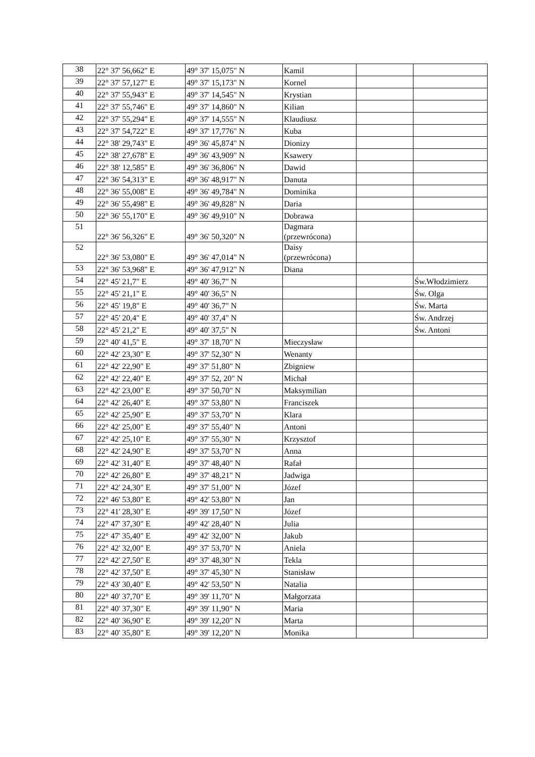| 38 | 22° 37' 56,662" E | 49° 37' 15,075" N | Kamil | | |
| 39 | 22° 37' 57,127" E | 49° 37' 15,173" N | Kornel | | |
| 40 | 22° 37' 55,943" E | 49° 37' 14,545" N | Krystian | | |
| 41 | 22° 37' 55,746" E | 49° 37' 14,860" N | Kilian | | |
| 42 | 22° 37' 55,294" E | 49° 37' 14,555" N | Klaudiusz | | |
| 43 | 22° 37' 54,722" E | 49° 37' 17,776" N | Kuba | | |
| 44 | 22° 38' 29,743" E | 49° 36' 45,874" N | Dionizy | | |
| 45 | 22° 38' 27,678" E | 49° 36' 43,909" N | Ksawery | | |
| 46 | 22° 38' 12,585" E | 49° 36' 36,806" N | Dawid | | |
| 47 | 22° 36' 54,313" E | 49° 36' 48,917" N | Danuta | | |
| 48 | 22° 36' 55,008" E | 49° 36' 49,784" N | Dominika | | |
| 49 | 22° 36' 55,498" E | 49° 36' 49,828" N | Daria | | |
| 50 | 22° 36' 55,170" E | 49° 36' 49,910" N | Dobrawa | | |
| 51 | 22° 36' 56,326" E | 49° 36' 50,320" N | Dagmara (przewrócona) | | |
| 52 | 22° 36' 53,080" E | 49° 36' 47,014" N | Daisy (przewrócona) | | |
| 53 | 22° 36' 53,968" E | 49° 36' 47,912" N | Diana | | |
| 54 | 22° 45' 21,7" E | 49° 40' 36,7" N | | | Św.Włodzimierz |
| 55 | 22° 45' 21,1" E | 49° 40' 36,5" N | | | Św. Olga |
| 56 | 22° 45' 19,8" E | 49° 40' 36,7" N | | | Św. Marta |
| 57 | 22° 45' 20,4" E | 49° 40' 37,4" N | | | Św. Andrzej |
| 58 | 22° 45' 21,2" E | 49° 40' 37,5" N | | | Św. Antoni |
| 59 | 22° 40' 41,5" E | 49° 37' 18,70" N | Mieczysław | | |
| 60 | 22° 42' 23,30" E | 49° 37' 52,30" N | Wenanty | | |
| 61 | 22° 42' 22,90" E | 49° 37' 51,80" N | Zbigniew | | |
| 62 | 22° 42' 22,40" E | 49° 37' 52, 20" N | Michał | | |
| 63 | 22° 42' 23,00" E | 49° 37' 50,70" N | Maksymilian | | |
| 64 | 22° 42' 26,40" E | 49° 37' 53,80" N | Franciszek | | |
| 65 | 22° 42' 25,90" E | 49° 37' 53,70" N | Klara | | |
| 66 | 22° 42' 25,00" E | 49° 37' 55,40" N | Antoni | | |
| 67 | 22° 42' 25,10" E | 49° 37' 55,30" N | Krzysztof | | |
| 68 | 22° 42' 24,90" E | 49° 37' 53,70" N | Anna | | |
| 69 | 22° 42' 31,40" E | 49° 37' 48,40" N | Rafał | | |
| 70 | 22° 42' 26,80" E | 49° 37' 48,21" N | Jadwiga | | |
| 71 | 22° 42' 24,30" E | 49° 37' 51,00" N | Józef | | |
| 72 | 22° 46' 53,80" E | 49° 42' 53,80" N | Jan | | |
| 73 | 22° 41' 28,30" E | 49° 39' 17,50" N | Józef | | |
| 74 | 22° 47' 37,30" E | 49° 42' 28,40" N | Julia | | |
| 75 | 22° 47' 35,40" E | 49° 42' 32,00" N | Jakub | | |
| 76 | 22° 42' 32,00" E | 49° 37' 53,70" N | Aniela | | |
| 77 | 22° 42' 27,50" E | 49° 37' 48,30" N | Tekla | | |
| 78 | 22° 42' 37,50" E | 49° 37' 45,30" N | Stanisław | | |
| 79 | 22° 43' 30,40" E | 49° 42' 53,50" N | Natalia | | |
| 80 | 22° 40' 37,70" E | 49° 39' 11,70" N | Małgorzata | | |
| 81 | 22° 40' 37,30" E | 49° 39' 11,90" N | Maria | | |
| 82 | 22° 40' 36,90" E | 49° 39' 12,20" N | Marta | | |
| 83 | 22° 40' 35,80" E | 49° 39' 12,20" N | Monika | | |